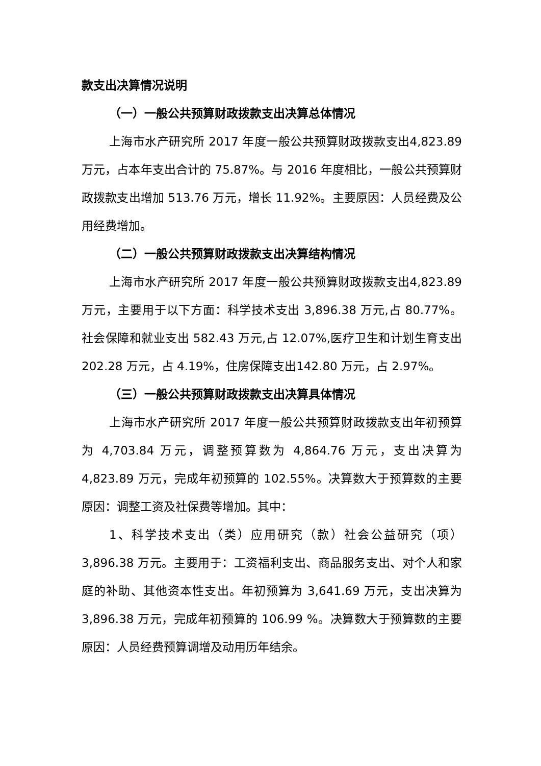款支出决算情况说明
（一）一般公共预算财政拨款支出决算总体情况
上海市水产研究所 2017 年度一般公共预算财政拨款支出4,823.89 万元，占本年支出合计的 75.87%。与 2016 年度相比，一般公共预算财政拨款支出增加 513.76 万元，增长 11.92%。主要原因：人员经费及公用经费增加。
（二）一般公共预算财政拨款支出决算结构情况
上海市水产研究所 2017 年度一般公共预算财政拨款支出4,823.89 万元，主要用于以下方面：科学技术支出 3,896.38 万元,占 80.77%。社会保障和就业支出 582.43 万元,占 12.07%,医疗卫生和计划生育支出 202.28 万元，占 4.19%，住房保障支出142.80 万元，占 2.97%。
（三）一般公共预算财政拨款支出决算具体情况
上海市水产研究所 2017 年度一般公共预算财政拨款支出年初预算为 4,703.84 万元，调整预算数为 4,864.76 万元，支出决算为 4,823.89 万元，完成年初预算的 102.55%。决算数大于预算数的主要原因：调整工资及社保费等增加。其中：
1、科学技术支出（类）应用研究（款）社会公益研究（项）3,896.38 万元。主要用于：工资福利支出、商品服务支出、对个人和家庭的补助、其他资本性支出。年初预算为 3,641.69 万元，支出决算为 3,896.38 万元，完成年初预算的 106.99 %。决算数大于预算数的主要原因：人员经费预算调增及动用历年结余。